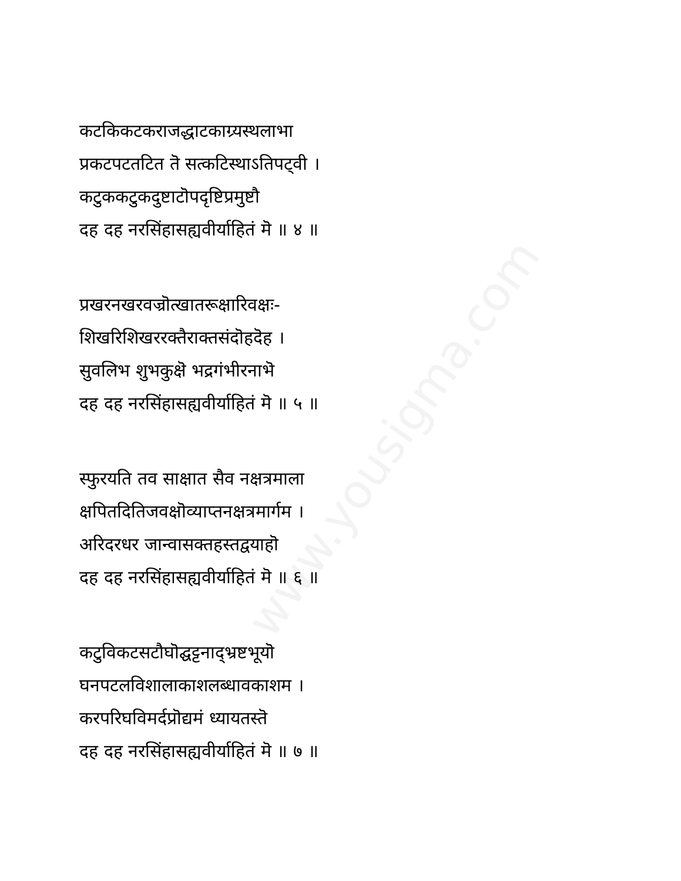www.yousigma.com
कटकिकटकराजद्धाटकाग्र्यस्थलाभा
प्रकटपटतटित तॆ सत्कटिस्थाऽतिपट्वी ।
कटुककटुकदुष्टाटॊपदृष्टिप्रमुष्टौ
दह दह नरसिंहासह्यवीर्याहितं मॆ ॥ ४ ॥
प्रखरनखरवज्रॊत्खातरूक्षारिवक्षः-
शिखरिशिखररक्तैराक्तसंदॊहदॆह ।
सुवलिभ शुभकुक्षॆ भद्रगंभीरनाभॆ
दह दह नरसिंहासह्यवीर्याहितं मॆ ॥ ५ ॥
स्फुरयति तव साक्षात सैव नक्षत्रमाला
क्षपितदितिजवक्षॊव्याप्तनक्षत्रमार्गम ।
अरिदरधर जान्वासक्तहस्तद्वयाहॊ
दह दह नरसिंहासह्यवीर्याहितं मॆ ॥ ६ ॥
कटुविकटसटौघॊद्घट्टनाद्भ्रष्टभूयॊ
घनपटलविशालाकाशलब्धावकाशम ।
करपरिघविमर्दप्रॊद्यमं ध्यायतस्तॆ
दह दह नरसिंहासह्यवीर्याहितं मॆ ॥ ७ ॥